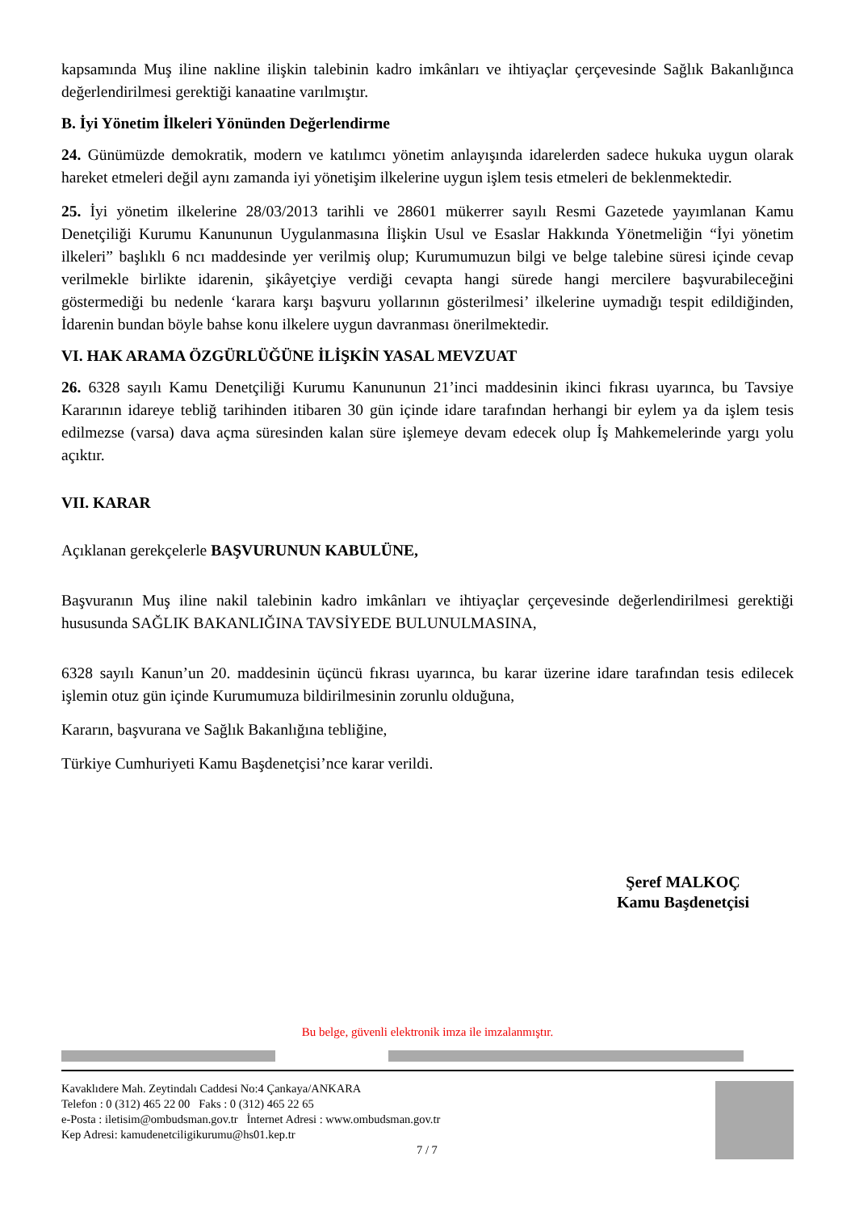kapsamında Muş iline nakline ilişkin talebinin kadro imkânları ve ihtiyaçlar çerçevesinde Sağlık Bakanlığınca değerlendirilmesi gerektiği kanaatine varılmıştır.
B. İyi Yönetim İlkeleri Yönünden Değerlendirme
24. Günümüzde demokratik, modern ve katılımcı yönetim anlayışında idarelerden sadece hukuka uygun olarak hareket etmeleri değil aynı zamanda iyi yönetişim ilkelerine uygun işlem tesis etmeleri de beklenmektedir.
25. İyi yönetim ilkelerine 28/03/2013 tarihli ve 28601 mükerrer sayılı Resmi Gazetede yayımlanan Kamu Denetçiliği Kurumu Kanununun Uygulanmasına İlişkin Usul ve Esaslar Hakkında Yönetmeliğin “İyi yönetim ilkeleri” başlıklı 6 ncı maddesinde yer verilmiş olup; Kurumumuzun bilgi ve belge talebine süresi içinde cevap verilmekle birlikte idarenin, şikâyetçiye verdiği cevapta hangi sürede hangi mercilere başvurabileceğini göstermediği bu nedenle ‘karara karşı başvuru yollarının gösterilmesi’ ilkelerine uymadığı tespit edildiğinden, İdarenin bundan böyle bahse konu ilkelere uygun davranması önerilmektedir.
VI. HAK ARAMA ÖZGÜRLÜĞÜNE İLİŞKİN YASAL MEVZUAT
26. 6328 sayılı Kamu Denetçiliği Kurumu Kanununun 21’inci maddesinin ikinci fıkrası uyarınca, bu Tavsiye Kararının idareye tebliğ tarihinden itibaren 30 gün içinde idare tarafından herhangi bir eylem ya da işlem tesis edilmezse (varsa) dava açma süresinden kalan süre işlemeye devam edecek olup İş Mahkemelerinde yargı yolu açıktır.
VII. KARAR
Açıklanan gerekçelerle BAŞVURUNUN KABULÜNE,
Başvuranın Muş iline nakil talebinin kadro imkânları ve ihtiyaçlar çerçevesinde değerlendirilmesi gerektiği hususunda SAĞLIK BAKANLIĞINA TAVSİYEDE BULUNULMASINA,
6328 sayılı Kanun’un 20. maddesinin üçüncü fıkrası uyarınca, bu karar üzerine idare tarafından tesis edilecek işlemin otuz gün içinde Kurumumuza bildirilmesinin zorunlu olduğuna,
Kararın, başvurana ve Sağlık Bakanlığına tebliğine,
Türkiye Cumhuriyeti Kamu Başdenetçisi’nce karar verildi.
Şeref MALKOÇ
Kamu Başdenetçisi
Bu belge, güvenli elektronik imza ile imzalanmıştır.
Kavaklıdere Mah. Zeytindalı Caddesi No:4 Çankaya/ANKARA
Telefon : 0 (312) 465 22 00 Faks : 0 (312) 465 22 65
e-Posta : iletisim@ombudsman.gov.tr İnternet Adresi : www.ombudsman.gov.tr
Kep Adresi: kamudenetciligikurumu@hs01.kep.tr
7 / 7